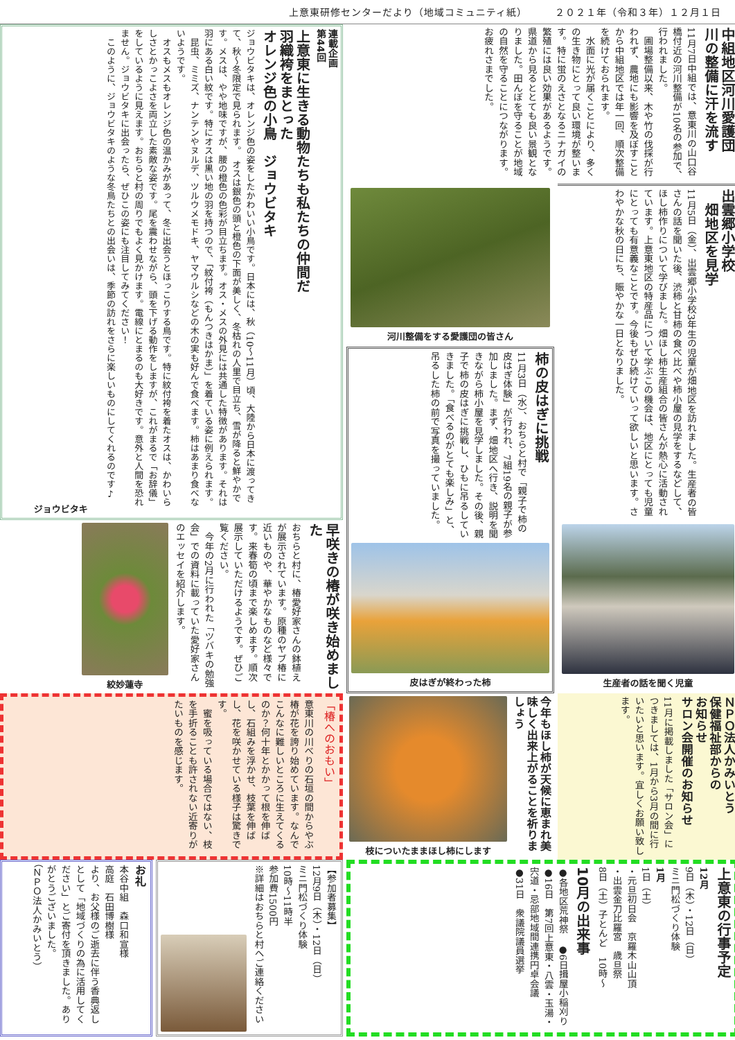上意東研修センターだより（地域コミュニティ紙） ２０２１年（令和３年）１２月１日
中組地区河川愛護団
川の整備に汗を流す
11月7日中組では、意東川の山口谷橋付近の河川整備が10名の参加で、行われました。
　圃場整備以来、木や竹の伐採が行われず、農地にも影響を及ぼすことから中組地区では年一回、順次整備を続けておられます。
　水面に光が届くことにより、多くの生き物にとって良い環境が整います。特に蛍のえさとなるニナガイの繁殖には良い効果があるようです。県道から見るととても良い景観となりました。田んぼを守ることが地域の自然を守ることにつながります。お疲れさまでした。
河川整備をする愛護団の皆さん
出雲郷小学校
　畑地区を見学
11月5日（金）、出雲郷小学校3年生の児童が畑地区を訪れました。生産者の皆さんの話を聞いた後、渋柿と甘柿の食べ比べや柿小屋の見学をするなどして、ほし柿作りについて学びました。畑ほし柿生産組合の皆さんが熱心に活動されています。上意東地区の特産品について学ぶこの機会は、地区にとっても児童にとっても有意義なことです。今後もぜひ続けていって欲しいと思います。さわやかな秋の日にち、賑やかな一日となりました。
柿の皮はぎに挑戦
11月3日（水）、おちらと村で「親子で柿の皮はぎ体験」が行われ、7組19名の親子が参加しました。まず、畑地区へ行き、説明を聞きながら柿小屋を見学しました。その後、親子で柿の皮はぎに挑戦し、ひもに吊るしていきました。「食べるのがとても楽しみ」と、吊るした柿の前で写真を撮っていました。
皮はぎが終わった柿
生産者の話を聞く児童
連載企画
第44回
上意東に生きる動物たちも私たちの仲間だ
羽織袴をまとった
オレンジ色の小鳥　ジョウビタキ
ジョウビタキは、オレンジ色の姿をしたかわいい小鳥です。日本には、秋（10～11月）頃、大陸から日本に渡ってきて、秋～冬限定で見られます。　オスは銀色の頭と橙色の下面が美しく、冬枯れの人里で目立ち、雪が降ると鮮やかです。メスは、やや地味ですが、腰の橙色の色彩が目立ちます。オス・メスの外見には共通した特徴があります。それは羽にある白い紋です。特にオスは黒い地の羽を持つので、「紋付袴（もんつきはかま）」を着ている姿に例えられます。
　昆虫、ミミズ、ナンテンやヌルデ、ツルウメモドキ、ヤマウルシなどの木の実も好んで食べます。柿はあまり食べないようです。
　オスもメスもオレンジ色の温かみがあって、冬に出会うとほっこりする鳥です。特に紋付袴を着たオスは、かわいらしさとかっこよさを両立した素敵な姿です。尾を震わせながら、頭を下げる動作をしますが、これがまるで「お辞儀」をしているように見えます。おちらと村の周りでもよく見かけます。電線にとまるのも大好きです。意外と人間を恐れません。ジョウビタキに出会ったら、ぜひこの姿にも注目してみてください！
　このように、ジョウビタキのような冬鳥たちとの出会いは、季節の訪れをさらに楽しいものにしてくれるのです♪
ジョウビタキ
早咲きの椿が咲き始めました
おちらと村に、椿愛好家さんの鉢植えが展示されています。原種のヤブ椿に近いものや、華やかなものなど様々です。来春筍の頃まで楽しめます。順次展示していただけるようです。ぜひご覧ください。
　今年の2月に行われた「ツバキの勉強会」での資料に載っていた愛好家さんのエッセイを紹介します。
絞妙蓮寺
「椿へのおもい」
意東川の川べりの石垣の間からやぶ椿が花を誇り始めています。なんでこんなに難しいところに生えてくるのか？何十年とかかって根を伸ばし、石組みを浮かせ、枝葉を伸ばし、花を咲かせている様子は驚きです。
　蜜を吸っている場合ではない、枝を手折ることも許されない近寄りがたいものを感じます。
ＮＰＯ法人かみいとう
保健福祉部からの
お知らせ
サロン会開催のお知らせ
11月に掲載しました「サロン会」につきましては、1月から3月の間に行いたいと思います。宜しくお願い致します。
今年もほし柿が天候に恵まれ美味しく出来上がることを祈りましょう
枝についたままほし柿にします
上意東の行事予定
12月
9日（木）・12日（日）
ミニ門松づくり体験
1月
1日（土）
・元旦初日会　京羅木山山頂
・出雲金刀比羅宮　歳旦祭
8日（土）子とんど　10時～
10月の出来事
●各地区荒神祭　●6日揖屋小稲刈り　●16日　第7回上意東・八雲・玉湯・宍道・忌部地域間連携円卓会議　●31日　衆議院議員選挙
【参加者募集】
12月9日（木）・12日（日）
ミニ門松づくり体験
10時～11時半
参加費1500円
※詳細はおちらと村へご連絡ください
お礼
本谷中組　森口和宣様
高庭　石田博樹様
より、お父様のご逝去に伴う香典返しとして「地域づくりの為に活用してください」とご寄付を頂きました。ありがとうございました。
（ＮＰＯ法人かみいとう）